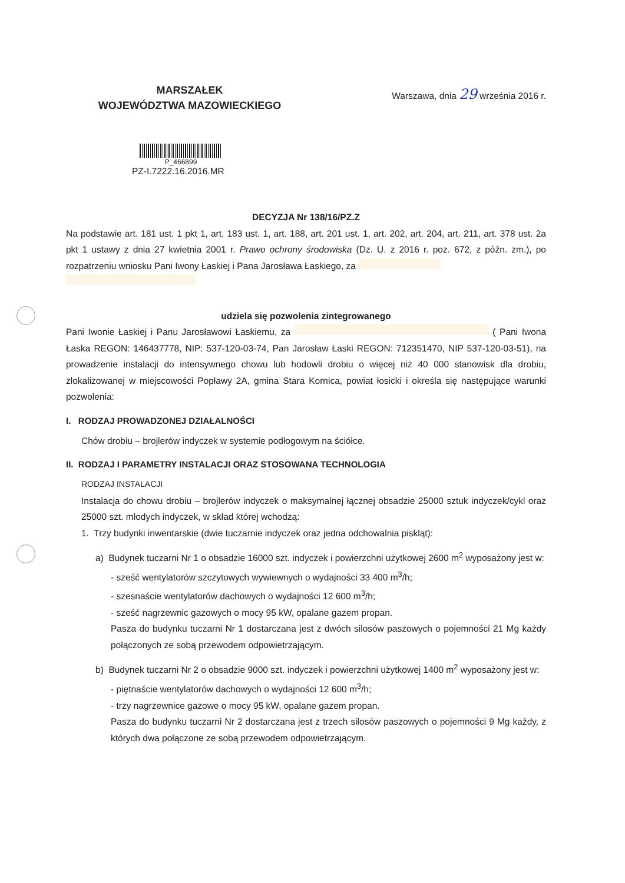MARSZAŁEK
WOJEWÓDZTWA MAZOWIECKIEGO
Warszawa, dnia 29 września 2016 r.
P_466899
PZ-I.7222.16.2016.MR
DECYZJA Nr 138/16/PZ.Z
Na podstawie art. 181 ust. 1 pkt 1, art. 183 ust. 1, art. 188, art. 201 ust. 1, art. 202, art. 204, art. 211, art. 378 ust. 2a pkt 1 ustawy z dnia 27 kwietnia 2001 r. Prawo ochrony środowiska (Dz. U. z 2016 r. poz. 672, z późn. zm.), po rozpatrzeniu wniosku Pani Iwony Łaskiej i Pana Jarosława Łaskiego, za
udziela się pozwolenia zintegrowanego
Pani Iwonie Łaskiej i Panu Jarosławowi Łaskiemu, za ( Pani Iwona Łaska REGON: 146437778, NIP: 537-120-03-74, Pan Jarosław Łaski REGON: 712351470, NIP 537-120-03-51), na prowadzenie instalacji do intensywnego chowu lub hodowli drobiu o więcej niż 40 000 stanowisk dla drobiu, zlokalizowanej w miejscowości Popławy 2A, gmina Stara Kornica, powiat łosicki i określa się następujące warunki pozwolenia:
I. RODZAJ PROWADZONEJ DZIAŁALNOŚCI
Chów drobiu – brojlerów indyczek w systemie podłogowym na ściółce.
II. RODZAJ I PARAMETRY INSTALACJI ORAZ STOSOWANA TECHNOLOGIA
RODZAJ INSTALACJI
Instalacja do chowu drobiu – brojlerów indyczek o maksymalnej łącznej obsadzie 25000 sztuk indyczek/cykl oraz 25000 szt. młodych indyczek, w skład której wchodzą:
1. Trzy budynki inwentarskie (dwie tuczarnie indyczek oraz jedna odchowalnia piskląt):
a) Budynek tuczarni Nr 1 o obsadzie 16000 szt. indyczek i powierzchni użytkowej 2600 m<sup>2</sup> wyposażony jest w:
- sześć wentylatorów szczytowych wywiewnych o wydajności 33 400 m<sup>3</sup>/h;
- szesnaście wentylatorów dachowych o wydajności 12 600 m<sup>3</sup>/h;
- sześć nagrzewnic gazowych o mocy 95 kW, opalane gazem propan.
Pasza do budynku tuczarni Nr 1 dostarczana jest z dwóch silosów paszowych o pojemności 21 Mg każdy połączonych ze sobą przewodem odpowietrzającym.
b) Budynek tuczarni Nr 2 o obsadzie 9000 szt. indyczek i powierzchni użytkowej 1400 m<sup>2</sup> wyposażony jest w:
- piętnaście wentylatorów dachowych o wydajności 12 600 m<sup>3</sup>/h;
- trzy nagrzewnice gazowe o mocy 95 kW, opalane gazem propan.
Pasza do budynku tuczarni Nr 2 dostarczana jest z trzech silosów paszowych o pojemności 9 Mg każdy, z których dwa połączone ze sobą przewodem odpowietrzającym.